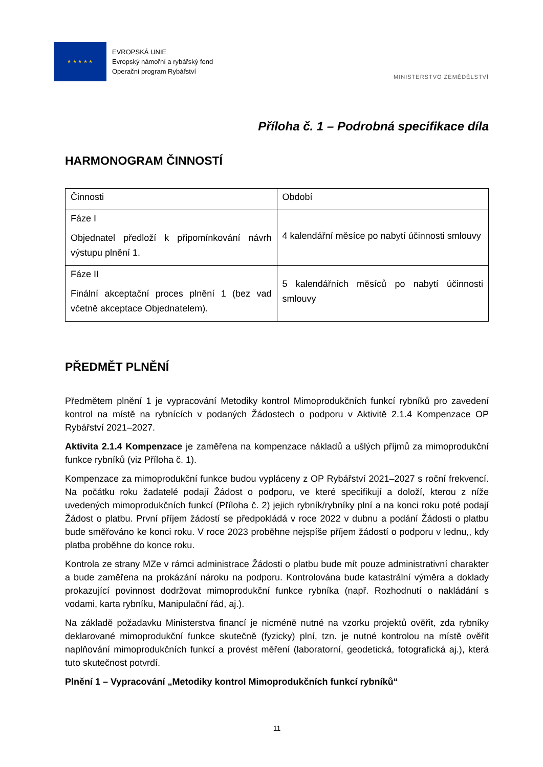★ ★ ★ ★ ★
EVROPSKÁ UNIE
Evropský námořní a rybářský fond
Operační program Rybářství
MINISTERSTVO ZEMĚDĚLSTVÍ
Příloha č. 1 – Podrobná specifikace díla
HARMONOGRAM ČINNOSTÍ
| Činnosti | Období |
| Fáze I Objednatel předloží k připomínkování návrh výstupu plnění 1. | 4 kalendářní měsíce po nabytí účinnosti smlouvy |
| Fáze II Finální akceptační proces plnění 1 (bez vad včetně akceptace Objednatelem). | 5 kalendářních měsíců po nabytí účinnosti smlouvy |
PŘEDMĚT PLNĚNÍ
Předmětem plnění 1 je vypracování Metodiky kontrol Mimoprodukčních funkcí rybníků pro zavedení kontrol na místě na rybnících v podaných Žádostech o podporu v Aktivitě 2.1.4 Kompenzace OP Rybářství 2021–2027.
Aktivita 2.1.4 Kompenzace je zaměřena na kompenzace nákladů a ušlých příjmů za mimoprodukční funkce rybníků (viz Příloha č. 1).
Kompenzace za mimoprodukční funkce budou vypláceny z OP Rybářství 2021–2027 s roční frekvencí. Na počátku roku žadatelé podají Žádost o podporu, ve které specifikují a doloží, kterou z níže uvedených mimoprodukčních funkcí (Příloha č. 2) jejich rybník/rybníky plní a na konci roku poté podají Žádost o platbu. První příjem žádostí se předpokládá v roce 2022 v dubnu a podání Žádosti o platbu bude směřováno ke konci roku. V roce 2023 proběhne nejspíše příjem žádostí o podporu v lednu,, kdy platba proběhne do konce roku.
Kontrola ze strany MZe v rámci administrace Žádosti o platbu bude mít pouze administrativní charakter a bude zaměřena na prokázání nároku na podporu. Kontrolována bude katastrální výměra a doklady prokazující povinnost dodržovat mimoprodukční funkce rybníka (např. Rozhodnutí o nakládání s vodami, karta rybníku, Manipulační řád, aj.).
Na základě požadavku Ministerstva financí je nicméně nutné na vzorku projektů ověřit, zda rybníky deklarované mimoprodukční funkce skutečně (fyzicky) plní, tzn. je nutné kontrolou na místě ověřit naplňování mimoprodukčních funkcí a provést měření (laboratorní, geodetická, fotografická aj.), která tuto skutečnost potvrdí.
Plnění 1 – Vypracování „Metodiky kontrol Mimoprodukčních funkcí rybníků“
11